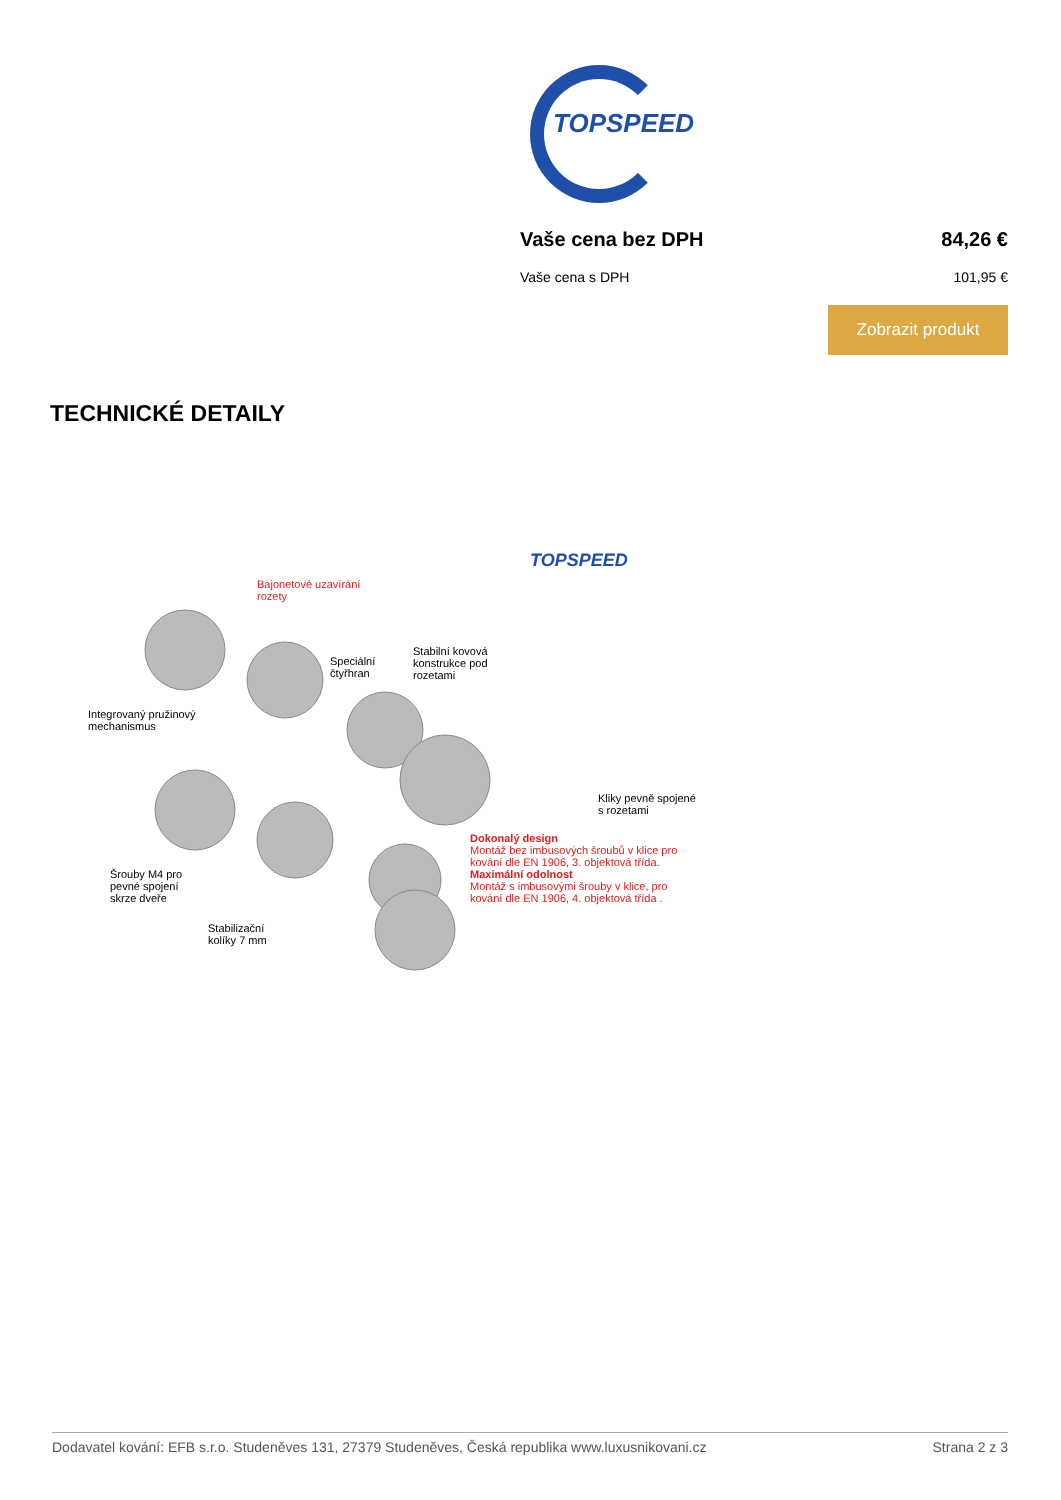TOPSPEED
Vaše cena bez DPH 84,26 €
Vaše cena s DPH 101,95 €
Zobrazit produkt
TECHNICKÉ DETAILY
Bajonetové uzavírání
rozety
TOPSPEED
Speciální
čtyřhran
Stabilní kovová
konstrukce pod
rozetami
Integrovaný pružinový
mechanismus
Kliky pevně spojené
s rozetami
Dokonalý design
Montáž bez imbusových šroubů v klice pro
kování dle EN 1906, 3. objektová třída.
Maximální odolnost
Montáž s imbusovými šrouby v klice, pro
kování dle EN 1906, 4. objektová třída .
Šrouby M4 pro
pevné spojení
skrze dveře
Stabilizační
kolíky 7 mm
Dodavatel kování: EFB s.r.o. Studeněves 131, 27379 Studeněves, Česká republika www.luxusnikovani.cz Strana 2 z 3